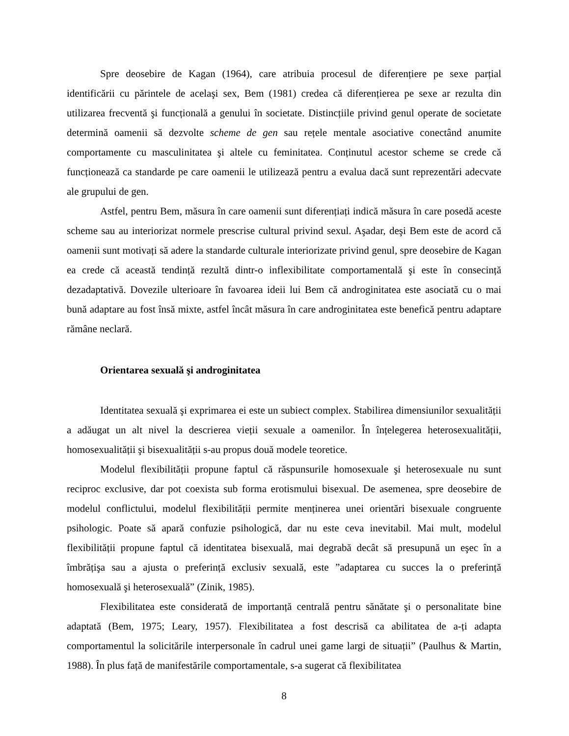Spre deosebire de Kagan (1964), care atribuia procesul de diferențiere pe sexe parțial identificării cu părintele de acelaşi sex, Bem (1981) credea că diferențierea pe sexe ar rezulta din utilizarea frecventă şi funcțională a genului în societate. Distincțiile privind genul operate de societate determină oamenii să dezvolte scheme de gen sau rețele mentale asociative conectând anumite comportamente cu masculinitatea şi altele cu feminitatea. Conținutul acestor scheme se crede că funcționează ca standarde pe care oamenii le utilizează pentru a evalua dacă sunt reprezentări adecvate ale grupului de gen.
Astfel, pentru Bem, măsura în care oamenii sunt diferențiați indică măsura în care posedă aceste scheme sau au interiorizat normele prescrise cultural privind sexul. Aşadar, deşi Bem este de acord că oamenii sunt motivați să adere la standarde culturale interiorizate privind genul, spre deosebire de Kagan ea crede că această tendință rezultă dintr-o inflexibilitate comportamentală şi este în consecință dezadaptativă. Dovezile ulterioare în favoarea ideii lui Bem că androginitatea este asociată cu o mai bună adaptare au fost însă mixte, astfel încât măsura în care androginitatea este benefică pentru adaptare rămâne neclară.
Orientarea sexuală şi androginitatea
Identitatea sexuală şi exprimarea ei este un subiect complex. Stabilirea dimensiunilor sexualității a adăugat un alt nivel la descrierea vieții sexuale a oamenilor. În înțelegerea heterosexualității, homosexualității şi bisexualității s-au propus două modele teoretice.
Modelul flexibilității propune faptul că răspunsurile homosexuale şi heterosexuale nu sunt reciproc exclusive, dar pot coexista sub forma erotismului bisexual. De asemenea, spre deosebire de modelul conflictului, modelul flexibilității permite menținerea unei orientări bisexuale congruente psihologic. Poate să apară confuzie psihologică, dar nu este ceva inevitabil. Mai mult, modelul flexibilității propune faptul că identitatea bisexuală, mai degrabă decât să presupună un eşec în a îmbrățişa sau a ajusta o preferință exclusiv sexuală, este ”adaptarea cu succes la o preferință homosexuală şi heterosexuală” (Zinik, 1985).
Flexibilitatea este considerată de importanță centrală pentru sănătate şi o personalitate bine adaptată (Bem, 1975; Leary, 1957). Flexibilitatea a fost descrisă ca abilitatea de a-ți adapta comportamentul la solicitările interpersonale în cadrul unei game largi de situații” (Paulhus & Martin, 1988). În plus față de manifestările comportamentale, s-a sugerat că flexibilitatea
8